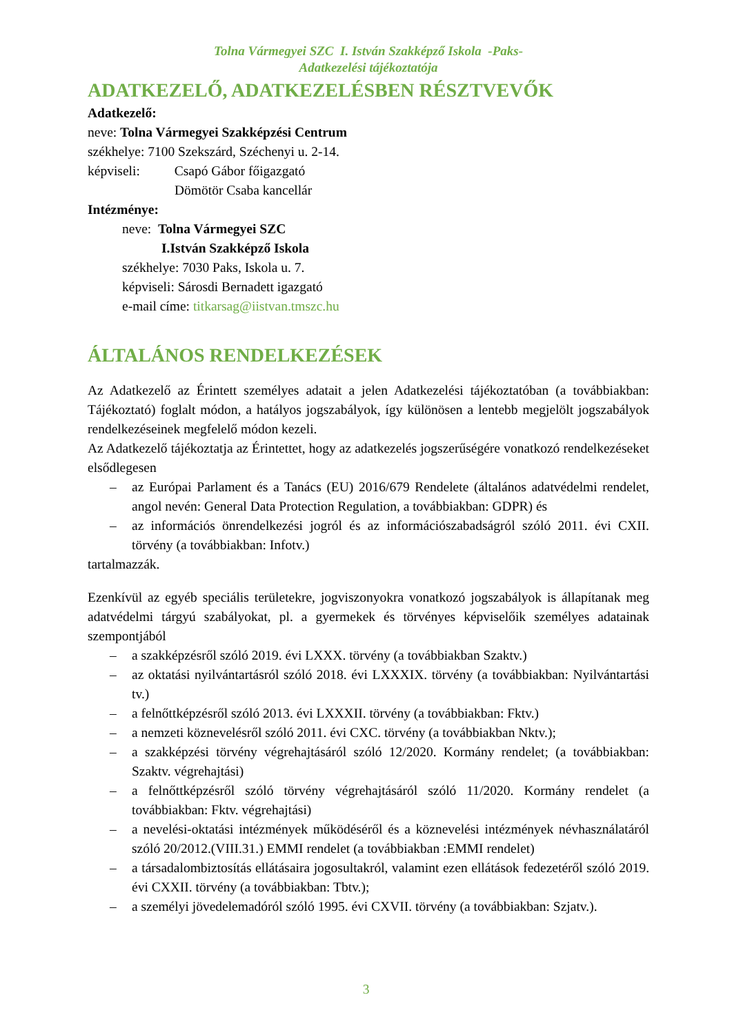Tolna Vármegyei SZC I. István Szakképző Iskola -Paks-
Adatkezelési tájékoztatója
ADATKEZELŐ, ADATKEZELÉSBEN RÉSZTVEVŐK
Adatkezelő:
neve: Tolna Vármegyei Szakképzési Centrum
székhelye: 7100 Szekszárd, Széchenyi u. 2-14.
képviseli: Csapó Gábor főigazgató
Dömötör Csaba kancellár
Intézménye:
neve: Tolna Vármegyei SZC
I.István Szakképző Iskola
székhelye: 7030 Paks, Iskola u. 7.
képviseli: Sárosdi Bernadett igazgató
e-mail címe: titkarsag@iistvan.tmszc.hu
ÁLTALÁNOS RENDELKEZÉSEK
Az Adatkezelő az Érintett személyes adatait a jelen Adatkezelési tájékoztatóban (a továbbiakban: Tájékoztató) foglalt módon, a hatályos jogszabályok, így különösen a lentebb megjelölt jogszabályok rendelkezéseinek megfelelő módon kezeli.
Az Adatkezelő tájékoztatja az Érintettet, hogy az adatkezelés jogszerűségére vonatkozó rendelkezéseket elsődlegesen
– az Európai Parlament és a Tanács (EU) 2016/679 Rendelete (általános adatvédelmi rendelet, angol nevén: General Data Protection Regulation, a továbbiakban: GDPR) és
– az információs önrendelkezési jogról és az információszabadságról szóló 2011. évi CXII. törvény (a továbbiakban: Infotv.)
tartalmazzák.
Ezenkívül az egyéb speciális területekre, jogviszonyokra vonatkozó jogszabályok is állapítanak meg adatvédelmi tárgyú szabályokat, pl. a gyermekek és törvényes képviselőik személyes adatainak szempontjából
– a szakképzésről szóló 2019. évi LXXX. törvény (a továbbiakban Szaktv.)
– az oktatási nyilvántartásról szóló 2018. évi LXXXIX. törvény (a továbbiakban: Nyilvántartási tv.)
– a felnőttképzésről szóló 2013. évi LXXXII. törvény (a továbbiakban: Fktv.)
– a nemzeti köznevelésről szóló 2011. évi CXC. törvény (a továbbiakban Nktv.);
– a szakképzési törvény végrehajtásáról szóló 12/2020. Kormány rendelet; (a továbbiakban: Szaktv. végrehajtási)
– a felnőttképzésről szóló törvény végrehajtásáról szóló 11/2020. Kormány rendelet (a továbbiakban: Fktv. végrehajtási)
– a nevelési-oktatási intézmények működéséről és a köznevelési intézmények névhasználatáról szóló 20/2012.(VIII.31.) EMMI rendelet (a továbbiakban :EMMI rendelet)
– a társadalombiztosítás ellátásaira jogosultakról, valamint ezen ellátások fedezetéről szóló 2019. évi CXXII. törvény (a továbbiakban: Tbtv.);
– a személyi jövedelemadóról szóló 1995. évi CXVII. törvény (a továbbiakban: Szjatv.).
3